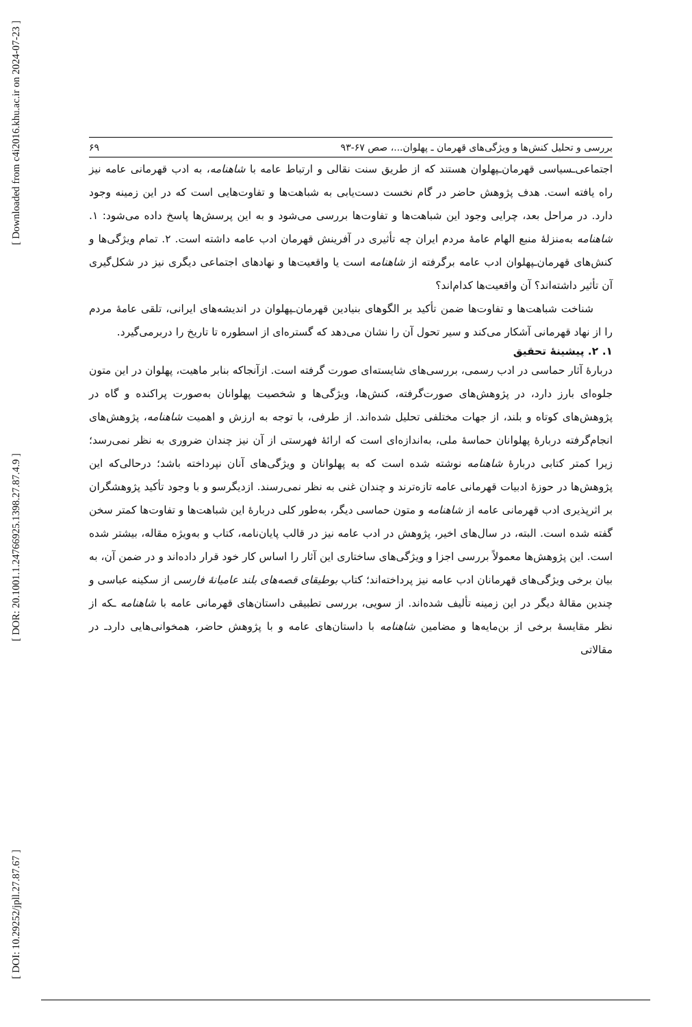[ Downloaded from c4i2016.khu.ac.ir on 2024-07-23 ]
[ DOR: 20.1001.1.24766925.1398.27.87.4.9 ]
[ DOI: 10.29252/jpll.27.87.67 ]
بررسی و تحلیل کنش‌ها و ویژگی‌های قهرمان ـ پهلوان...، صص ۶۷-۹۳ ۶۹
اجتماعی‌ـسیاسی قهرمان‌ـپهلوان هستند که از طریق سنت نقالی و ارتباط عامه با شاهنامه، به ادب قهرمانی عامه نیز راه یافته است. هدف پژوهش حاضر در گام نخست دست‌یابی به شباهت‌ها و تفاوت‌هایی است که در این زمینه وجود دارد. در مراحل بعد، چرایی وجود این شباهت‌ها و تفاوت‌ها بررسی می‌شود و به این پرسش‌ها پاسخ داده می‌شود: ۱. شاهنامه به‌منزلهٔ منبع الهام عامهٔ مردم ایران چه تأثیری در آفرینش قهرمان ادب عامه داشته است. ۲. تمام ویژگی‌ها و کنش‌های قهرمان‌ـپهلوان ادب عامه برگرفته از شاهنامه است یا واقعیت‌ها و نهادهای اجتماعی دیگری نیز در شکل‌گیری آن تأثیر داشته‌اند؟ آن واقعیت‌ها کدام‌اند؟
شناخت شباهت‌ها و تفاوت‌ها ضمن تأکید بر الگوهای بنیادین قهرمان‌ـپهلوان در اندیشه‌های ایرانی، تلقی عامهٔ مردم را از نهاد قهرمانی آشکار می‌کند و سیر تحول آن را نشان می‌دهد که گستره‌ای از اسطوره تا تاریخ را دربرمی‌گیرد.
۱. ۲. پیشینهٔ تحقیق
دربارهٔ آثار حماسی در ادب رسمی، بررسی‌های شایسته‌ای صورت گرفته است. ازآنجاکه بنابر ماهیت، پهلوان در این متون جلوه‌ای بارز دارد، در پژوهش‌های صورت‌گرفته، کنش‌ها، ویژگی‌ها و شخصیت پهلوانان به‌صورت پراکنده و گاه در پژوهش‌های کوتاه و بلند، از جهات مختلفی تحلیل شده‌اند. از طرفی، با توجه به ارزش و اهمیت شاهنامه، پژوهش‌های انجام‌گرفته دربارهٔ پهلوانان حماسهٔ ملی، به‌اندازه‌ای است که ارائهٔ فهرستی از آن نیز چندان ضروری به نظر نمی‌رسد؛ زیرا کمتر کتابی دربارهٔ شاهنامه نوشته شده است که به پهلوانان و ویژگی‌های آنان نپرداخته باشد؛ درحالی‌که این پژوهش‌ها در حوزهٔ ادبیات قهرمانی عامه تازه‌ترند و چندان غنی به نظر نمی‌رسند. ازدیگرسو و با وجود تأکید پژوهشگران بر اثرپذیری ادب قهرمانی عامه از شاهنامه و متون حماسی دیگر، به‌طور کلی دربارهٔ این شباهت‌ها و تفاوت‌ها کمتر سخن گفته شده است. البته، در سال‌های اخیر، پژوهش در ادب عامه نیز در قالب پایان‌نامه، کتاب و به‌ویژه مقاله، بیشتر شده است. این پژوهش‌ها معمولاً بررسی اجزا و ویژگی‌های ساختاری این آثار را اساس کار خود قرار داده‌اند و در ضمن آن، به بیان برخی ویژگی‌های قهرمانان ادب عامه نیز پرداخته‌اند؛ کتاب بوطیقای قصه‌های بلند عامیانهٔ فارسی از سکینه عباسی و چندین مقالهٔ دیگر در این زمینه تألیف شده‌اند. از سویی، بررسی تطبیقی داستان‌های قهرمانی عامه با شاهنامه ـکه از نظر مقایسهٔ برخی از بن‌مایه‌ها و مضامین شاهنامه با داستان‌های عامه و با پژوهش حاضر، همخوانی‌هایی داردـ در مقالاتی